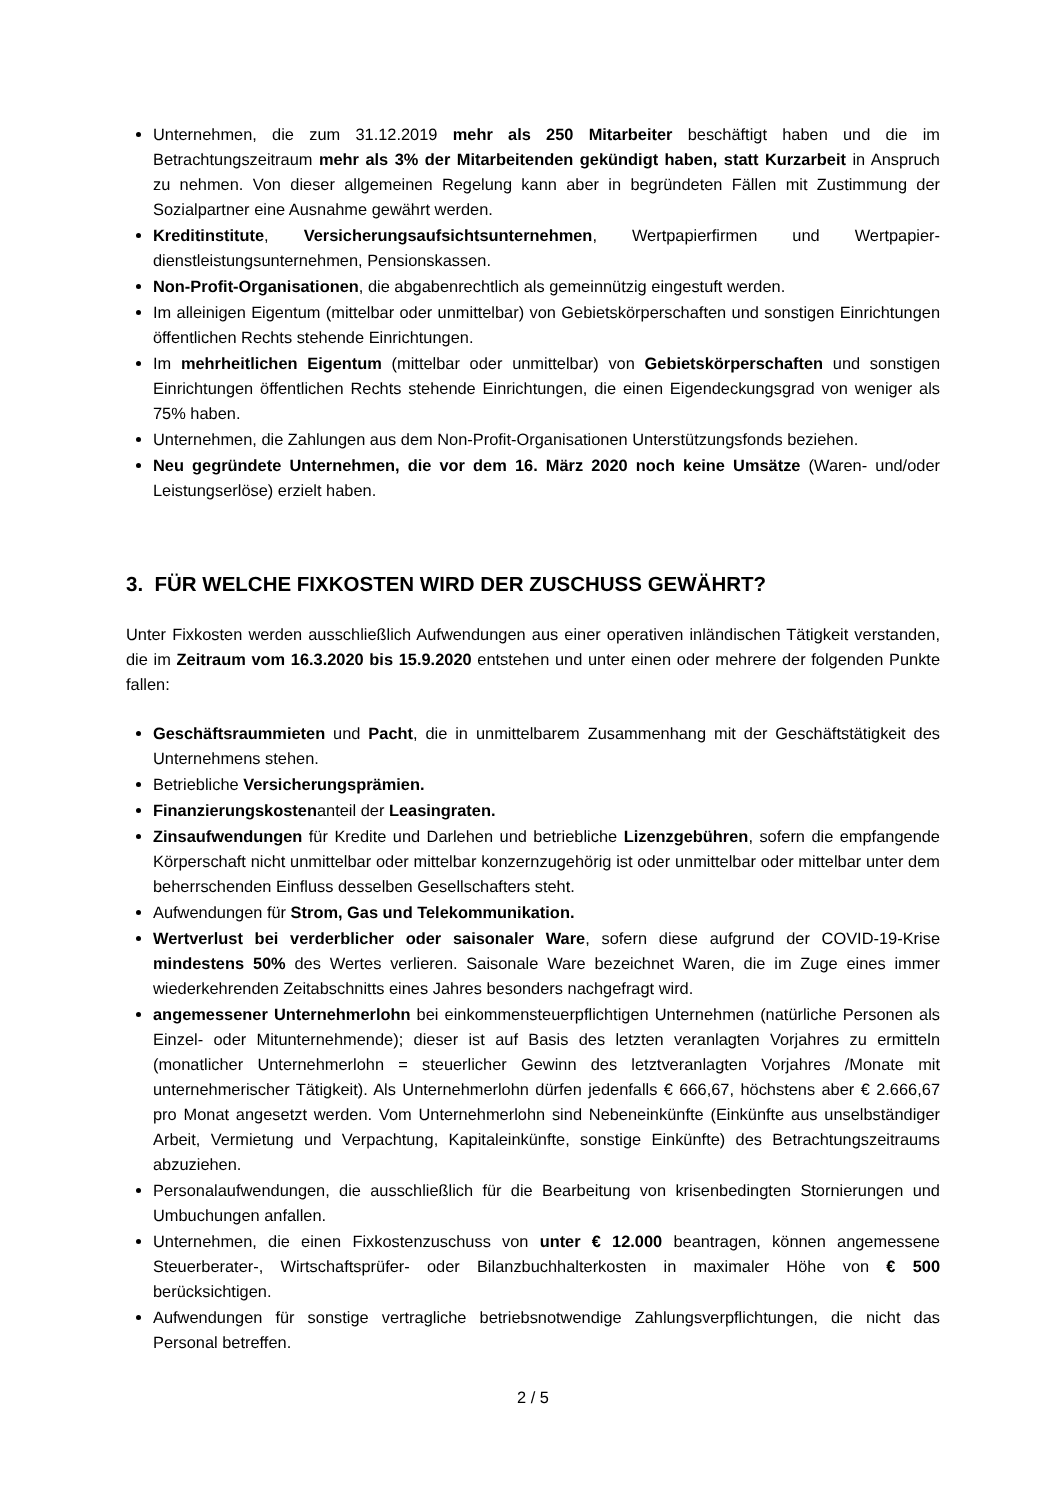Unternehmen, die zum 31.12.2019 mehr als 250 Mitarbeiter beschäftigt haben und die im Betrachtungszeitraum mehr als 3% der Mitarbeitenden gekündigt haben, statt Kurzarbeit in Anspruch zu nehmen. Von dieser allgemeinen Regelung kann aber in begründeten Fällen mit Zustimmung der Sozialpartner eine Ausnahme gewährt werden.
Kreditinstitute, Versicherungsaufsichtsunternehmen, Wertpapierfirmen und Wertpapier-dienstleistungsunternehmen, Pensionskassen.
Non-Profit-Organisationen, die abgabenrechtlich als gemeinnützig eingestuft werden.
Im alleinigen Eigentum (mittelbar oder unmittelbar) von Gebietskörperschaften und sonstigen Einrichtungen öffentlichen Rechts stehende Einrichtungen.
Im mehrheitlichen Eigentum (mittelbar oder unmittelbar) von Gebietskörperschaften und sonstigen Einrichtungen öffentlichen Rechts stehende Einrichtungen, die einen Eigendeckungsgrad von weniger als 75% haben.
Unternehmen, die Zahlungen aus dem Non-Profit-Organisationen Unterstützungsfonds beziehen.
Neu gegründete Unternehmen, die vor dem 16. März 2020 noch keine Umsätze (Waren- und/oder Leistungserlöse) erzielt haben.
3. FÜR WELCHE FIXKOSTEN WIRD DER ZUSCHUSS GEWÄHRT?
Unter Fixkosten werden ausschließlich Aufwendungen aus einer operativen inländischen Tätigkeit verstanden, die im Zeitraum vom 16.3.2020 bis 15.9.2020 entstehen und unter einen oder mehrere der folgenden Punkte fallen:
Geschäftsraummieten und Pacht, die in unmittelbarem Zusammenhang mit der Geschäftstätigkeit des Unternehmens stehen.
Betriebliche Versicherungsprämien.
Finanzierungskostenanteil der Leasingraten.
Zinsaufwendungen für Kredite und Darlehen und betriebliche Lizenzgebühren, sofern die empfangende Körperschaft nicht unmittelbar oder mittelbar konzernzugehörig ist oder unmittelbar oder mittelbar unter dem beherrschenden Einfluss desselben Gesellschafters steht.
Aufwendungen für Strom, Gas und Telekommunikation.
Wertverlust bei verderblicher oder saisonaler Ware, sofern diese aufgrund der COVID-19-Krise mindestens 50% des Wertes verlieren. Saisonale Ware bezeichnet Waren, die im Zuge eines immer wiederkehrenden Zeitabschnitts eines Jahres besonders nachgefragt wird.
angemessener Unternehmerlohn bei einkommensteuerpflichtigen Unternehmen (natürliche Personen als Einzel- oder Mitunternehmende); dieser ist auf Basis des letzten veranlagten Vorjahres zu ermitteln (monatlicher Unternehmerlohn = steuerlicher Gewinn des letztveranlagten Vorjahres /Monate mit unternehmerischer Tätigkeit). Als Unternehmerlohn dürfen jedenfalls € 666,67, höchstens aber € 2.666,67 pro Monat angesetzt werden. Vom Unternehmerlohn sind Nebeneinkünfte (Einkünfte aus unselbständiger Arbeit, Vermietung und Verpachtung, Kapitaleinkünfte, sonstige Einkünfte) des Betrachtungszeitraums abzuziehen.
Personalaufwendungen, die ausschließlich für die Bearbeitung von krisenbedingten Stornierungen und Umbuchungen anfallen.
Unternehmen, die einen Fixkostenzuschuss von unter € 12.000 beantragen, können angemessene Steuerberater-, Wirtschaftsprüfer- oder Bilanzbuchhalterkosten in maximaler Höhe von € 500 berücksichtigen.
Aufwendungen für sonstige vertragliche betriebsnotwendige Zahlungsverpflichtungen, die nicht das Personal betreffen.
2 / 5